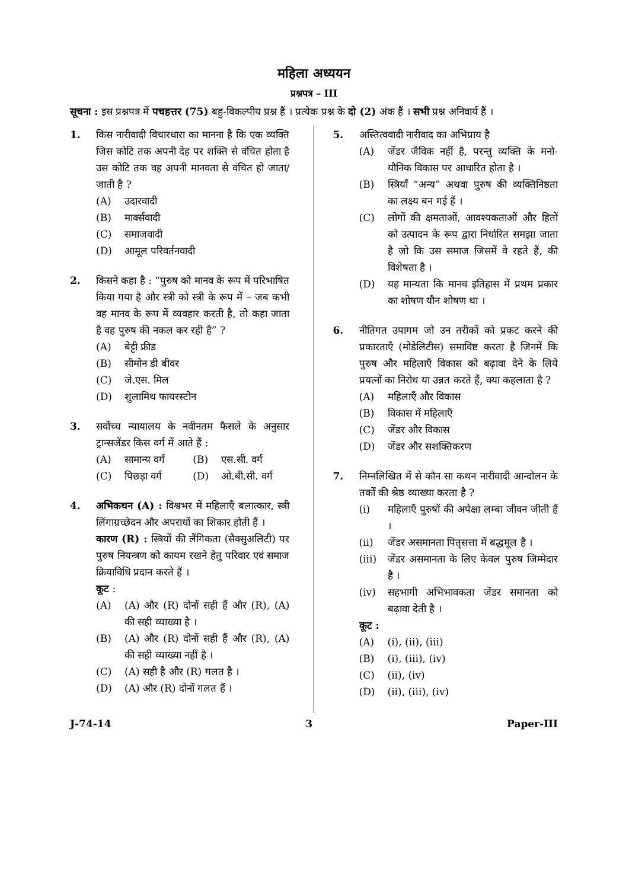महिला अध्ययन
प्रश्नपत्र – III
सूचना : इस प्रश्नपत्र में पचहत्तर (75) बहु-विकल्पीय प्रश्न हैं । प्रत्येक प्रश्न के दो (2) अंक हैं । सभी प्रश्न अनिवार्य हैं ।
1. किस नारीवादी विचारधारा का मानना है कि एक व्यक्ति जिस कोटि तक अपनी देह पर शक्ति से वंचित होता है उस कोटि तक वह अपनी मानवता से वंचित हो जाता/जाती है ?
(A) उदारवादी
(B) मार्क्सवादी
(C) समाजवादी
(D) आमूल परिवर्तनवादी
2. किसने कहा है : “पुरुष को मानव के रूप में परिभाषित किया गया है और स्त्री को स्त्री के रूप में – जब कभी वह मानव के रूप में व्यवहार करती है, तो कहा जाता है वह पुरुष की नकल कर रही है” ?
(A) बेट्टी फ्रीड
(B) सीमोन डी बीवर
(C) जे.एस. मिल
(D) शुलामिथ फायरस्टोन
3. सर्वोच्च न्यायालय के नवीनतम फैसले के अनुसार ट्रान्सजेंडर किस वर्ग में आते हैं :
(A) सामान्य वर्ग (B) एस.सी. वर्ग
(C) पिछड़ा वर्ग (D) ओ.बी.सी. वर्ग
4. अभिकथन (A) : विश्वभर में महिलाएँ बलात्कार, स्त्री लिंगाग्रच्छेदन और अपराधों का शिकार होती हैं ।
कारण (R) : स्त्रियों की लैंगिकता (सैक्सुअलिटी) पर पुरुष नियन्त्रण को कायम रखने हेतु परिवार एवं समाज क्रियाविधि प्रदान करते हैं ।
कूट :
(A) (A) और (R) दोनों सही हैं और (R), (A) की सही व्याख्या है ।
(B) (A) और (R) दोनों सही हैं और (R), (A) की सही व्याख्या नहीं है ।
(C) (A) सही है और (R) गलत है ।
(D) (A) और (R) दोनों गलत हैं ।
5. अस्तित्ववादी नारीवाद का अभिप्राय है
(A) जेंडर जैविक नहीं है, परन्तु व्यक्ति के मनो-यौनिक विकास पर आधारित होता है ।
(B) स्त्रियाँ “अन्य” अथवा पुरुष की व्यक्तिनिष्ठता का लक्ष्य बन गई हैं ।
(C) लोगों की क्षमताओं, आवश्यकताओं और हितों को उत्पादन के रूप द्वारा निर्धारित समझा जाता है जो कि उस समाज जिसमें वे रहते हैं, की विशेषता है ।
(D) यह मान्यता कि मानव इतिहास में प्रथम प्रकार का शोषण यौन शोषण था ।
6. नीतिगत उपागम जो उन तरीकों को प्रकट करने की प्रकारताएँ (मोडेलिटीस) समाविष्ट करता है जिनमें कि पुरुष और महिलाएँ विकास को बढ़ावा देने के लिये प्रयत्नों का निरोध या उन्नत करते हैं, क्या कहलाता है ?
(A) महिलाएँ और विकास
(B) विकास में महिलाएँ
(C) जेंडर और विकास
(D) जेंडर और सशक्तिकरण
7. निम्नलिखित में से कौन सा कथन नारीवादी आन्दोलन के तर्कों की श्रेष्ठ व्याख्या करता है ?
(i) महिलाएँ पुरुषों की अपेक्षा लम्बा जीवन जीती हैं ।
(ii) जेंडर असमानता पितृसत्ता में बद्धमूल है ।
(iii) जेंडर असमानता के लिए केवल पुरुष जिम्मेदार है ।
(iv) सहभागी अभिभावकता जेंडर समानता को बढ़ावा देती है ।
कूट :
(A) (i), (ii), (iii)
(B) (i), (iii), (iv)
(C) (ii), (iv)
(D) (ii), (iii), (iv)
J-74-14 3 Paper-III